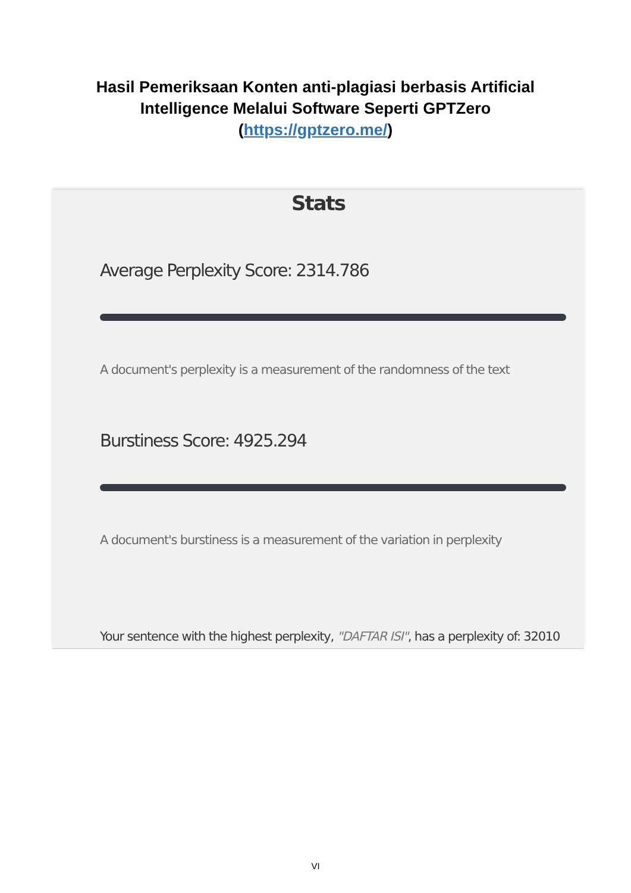Hasil Pemeriksaan Konten anti-plagiasi berbasis Artificial
Intelligence Melalui Software Seperti GPTZero
(https://gptzero.me/)
Stats
Average Perplexity Score: 2314.786
A document's perplexity is a measurement of the randomness of the text
Burstiness Score: 4925.294
A document's burstiness is a measurement of the variation in perplexity
Your sentence with the highest perplexity, "DAFTAR ISI", has a perplexity of: 32010
VI